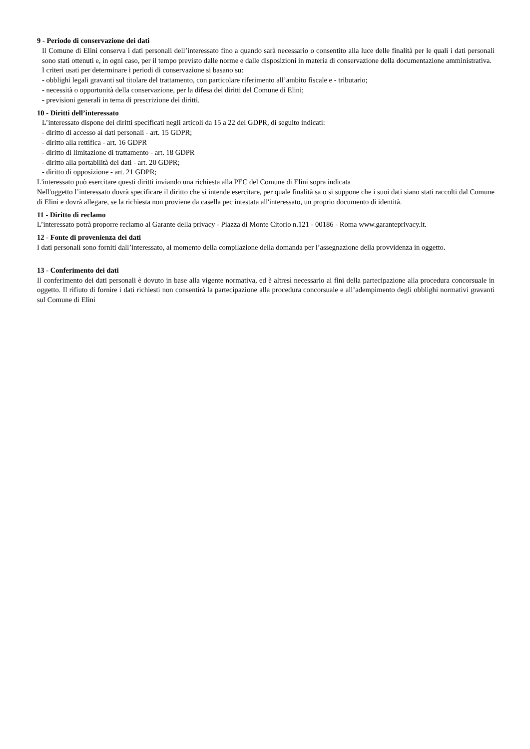9 - Periodo di conservazione dei dati
Il Comune di Elini conserva i dati personali dell’interessato fino a quando sarà necessario o consentito alla luce delle finalità per le quali i dati personali sono stati ottenuti e, in ogni caso, per il tempo previsto dalle norme e dalle disposizioni in materia di conservazione della documentazione amministrativa.
I criteri usati per determinare i periodi di conservazione si basano su:
- obblighi legali gravanti sul titolare del trattamento, con particolare riferimento all’ambito fiscale e - tributario;
- necessità o opportunità della conservazione, per la difesa dei diritti del Comune di Elini;
- previsioni generali in tema di prescrizione dei diritti.
10 - Diritti dell’interessato
L’interessato dispone dei diritti specificati negli articoli da 15 a 22 del GDPR, di seguito indicati:
- diritto di accesso ai dati personali - art. 15 GDPR;
- diritto alla rettifica - art. 16 GDPR
- diritto di limitazione di trattamento - art. 18 GDPR
- diritto alla portabilità dei dati - art. 20 GDPR;
- diritto di opposizione - art. 21 GDPR;
L'interessato può esercitare questi diritti inviando una richiesta alla PEC del Comune di Elini sopra indicata
Nell'oggetto l’interessato dovrà specificare il diritto che si intende esercitare, per quale finalità sa o si suppone che i suoi dati siano stati raccolti dal Comune di Elini e dovrà allegare, se la richiesta non proviene da casella pec intestata all'interessato, un proprio documento di identità.
11 - Diritto di reclamo
L’interessato potrà proporre reclamo al Garante della privacy - Piazza di Monte Citorio n.121 - 00186 - Roma www.garanteprivacy.it.
12 - Fonte di provenienza dei dati
I dati personali sono forniti dall’interessato, al momento della compilazione della domanda per l’assegnazione della provvidenza in oggetto.
13 - Conferimento dei dati
Il conferimento dei dati personali è dovuto in base alla vigente normativa, ed è altresì necessario ai fini della partecipazione alla procedura concorsuale in oggetto. Il rifiuto di fornire i dati richiesti non consentirà la partecipazione alla procedura concorsuale e all’adempimento degli obblighi normativi gravanti sul Comune di Elini